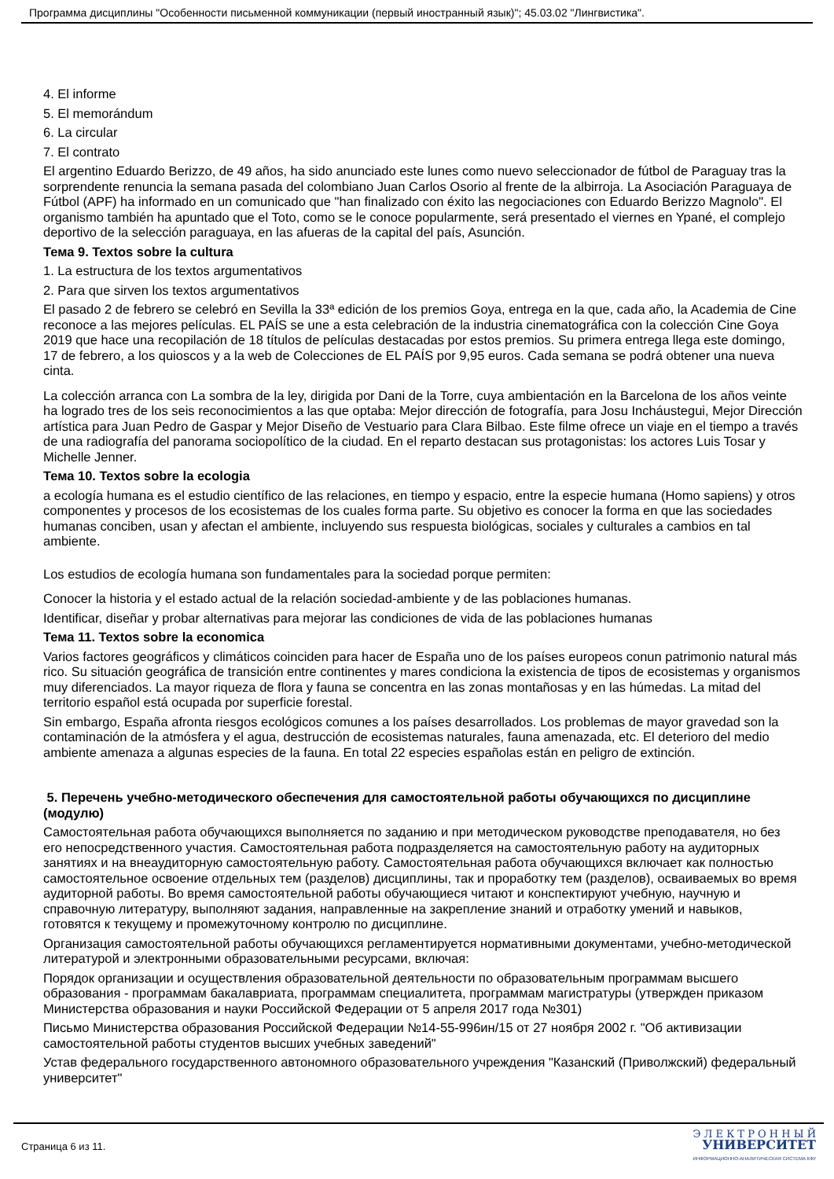Программа дисциплины "Особенности письменной коммуникации (первый иностранный язык)"; 45.03.02 "Лингвистика".
4. El informe
5. El memorándum
6. La circular
7. El contrato
El argentino Eduardo Berizzo, de 49 años, ha sido anunciado este lunes como nuevo seleccionador de fútbol de Paraguay tras la sorprendente renuncia la semana pasada del colombiano Juan Carlos Osorio al frente de la albirroja. La Asociación Paraguaya de Fútbol (APF) ha informado en un comunicado que "han finalizado con éxito las negociaciones con Eduardo Berizzo Magnolo". El organismo también ha apuntado que el Toto, como se le conoce popularmente, será presentado el viernes en Ypané, el complejo deportivo de la selección paraguaya, en las afueras de la capital del país, Asunción.
Тема 9. Textos sobre la cultura
1. La estructura de los textos argumentativos
2. Para que sirven los textos argumentativos
El pasado 2 de febrero se celebró en Sevilla la 33ª edición de los premios Goya, entrega en la que, cada año, la Academia de Cine reconoce a las mejores películas. EL PAÍS se une a esta celebración de la industria cinematográfica con la colección Cine Goya 2019 que hace una recopilación de 18 títulos de películas destacadas por estos premios. Su primera entrega llega este domingo, 17 de febrero, a los quioscos y a la web de Colecciones de EL PAÍS por 9,95 euros. Cada semana se podrá obtener una nueva cinta.
La colección arranca con La sombra de la ley, dirigida por Dani de la Torre, cuya ambientación en la Barcelona de los años veinte ha logrado tres de los seis reconocimientos a las que optaba: Mejor dirección de fotografía, para Josu Incháustegui, Mejor Dirección artística para Juan Pedro de Gaspar y Mejor Diseño de Vestuario para Clara Bilbao. Este filme ofrece un viaje en el tiempo a través de una radiografía del panorama sociopolítico de la ciudad. En el reparto destacan sus protagonistas: los actores Luis Tosar y Michelle Jenner.
Тема 10. Textos sobre la ecologia
a ecología humana es el estudio científico de las relaciones, en tiempo y espacio, entre la especie humana (Homo sapiens) y otros componentes y procesos de los ecosistemas de los cuales forma parte. Su objetivo es conocer la forma en que las sociedades humanas conciben, usan y afectan el ambiente, incluyendo sus respuesta biológicas, sociales y culturales a cambios en tal ambiente.
Los estudios de ecología humana son fundamentales para la sociedad porque permiten:
Conocer la historia y el estado actual de la relación sociedad-ambiente y de las poblaciones humanas.
Identificar, diseñar y probar alternativas para mejorar las condiciones de vida de las poblaciones humanas
Тема 11. Textos sobre la economica
Varios factores geográficos y climáticos coinciden para hacer de España uno de los países europeos conun patrimonio natural más rico. Su situación geográfica de transición entre continentes y mares condiciona la existencia de tipos de ecosistemas y organismos muy diferenciados. La mayor riqueza de flora y fauna se concentra en las zonas montañosas y en las húmedas. La mitad del territorio español está ocupada por superficie forestal.
Sin embargo, España afronta riesgos ecológicos comunes a los países desarrollados. Los problemas de mayor gravedad son la contaminación de la atmósfera y el agua, destrucción de ecosistemas naturales, fauna amenazada, etc. El deterioro del medio ambiente amenaza a algunas especies de la fauna. En total 22 especies españolas están en peligro de extinción.
5. Перечень учебно-методического обеспечения для самостоятельной работы обучающихся по дисциплине (модулю)
Самостоятельная работа обучающихся выполняется по заданию и при методическом руководстве преподавателя, но без его непосредственного участия. Самостоятельная работа подразделяется на самостоятельную работу на аудиторных занятиях и на внеаудиторную самостоятельную работу. Самостоятельная работа обучающихся включает как полностью самостоятельное освоение отдельных тем (разделов) дисциплины, так и проработку тем (разделов), осваиваемых во время аудиторной работы. Во время самостоятельной работы обучающиеся читают и конспектируют учебную, научную и справочную литературу, выполняют задания, направленные на закрепление знаний и отработку умений и навыков, готовятся к текущему и промежуточному контролю по дисциплине.
Организация самостоятельной работы обучающихся регламентируется нормативными документами, учебно-методической литературой и электронными образовательными ресурсами, включая:
Порядок организации и осуществления образовательной деятельности по образовательным программам высшего образования - программам бакалавриата, программам специалитета, программам магистратуры (утвержден приказом Министерства образования и науки Российской Федерации от 5 апреля 2017 года №301)
Письмо Министерства образования Российской Федерации №14-55-996ин/15 от 27 ноября 2002 г. "Об активизации самостоятельной работы студентов высших учебных заведений"
Устав федерального государственного автономного образовательного учреждения "Казанский (Приволжский) федеральный университет"
Страница 6 из 11.
Э Л Е К Т Р О Н Н Ы Й
УНИВЕРСИТЕТ
ИНФОРМАЦИОННО-АНАЛИТИЧЕСКАЯ СИСТЕМА КФУ